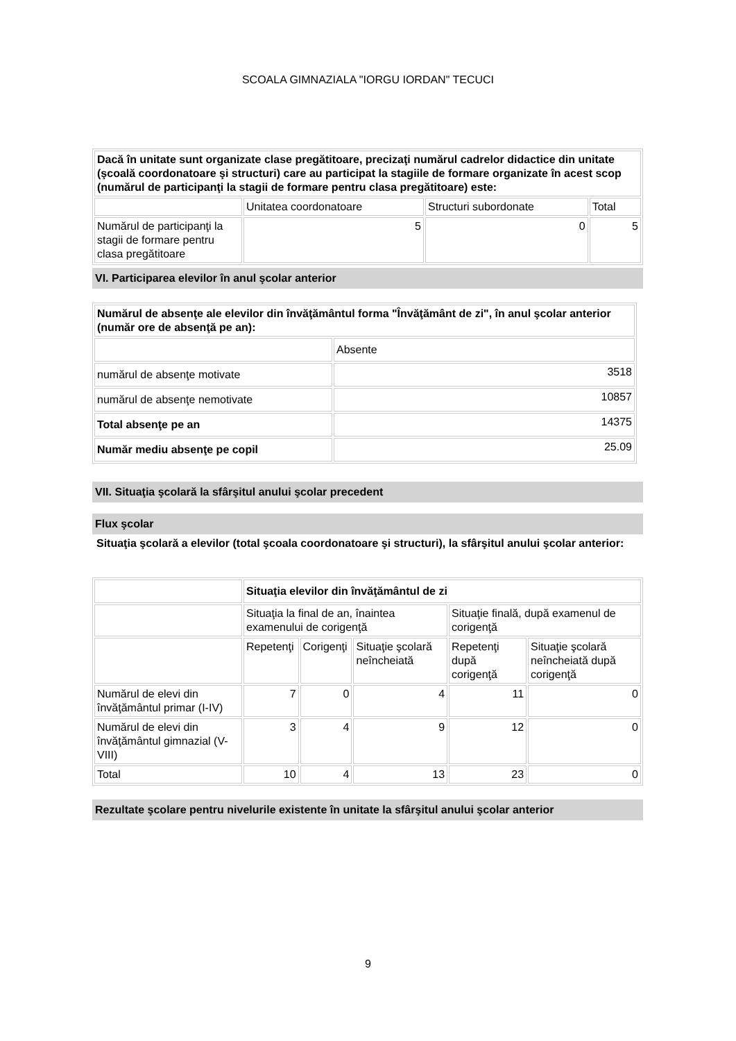SCOALA GIMNAZIALA "IORGU IORDAN" TECUCI
| Dacă în unitate sunt organizate clase pregătitoare, precizaţi numărul cadrelor didactice din unitate (şcoală coordonatoare şi structuri) care au participat la stagiile de formare organizate în acest scop (numărul de participanţi la stagii de formare pentru clasa pregătitoare) este: | | | |
| | Unitatea coordonatoare | Structuri subordonate | Total |
| Numărul de participanţi la stagii de formare pentru clasa pregătitoare | 5 | 0 | 5 |
VI. Participarea elevilor în anul şcolar anterior
| Numărul de absenţe ale elevilor din învăţământul forma "Învăţământ de zi", în anul şcolar anterior (număr ore de absenţă pe an): | |
| | Absente |
| numărul de absenţe motivate | 3518 |
| numărul de absenţe nemotivate | 10857 |
| Total absenţe pe an | 14375 |
| Număr mediu absenţe pe copil | 25.09 |
VII. Situaţia şcolară la sfârşitul anului şcolar precedent
Flux şcolar
Situaţia şcolară a elevilor (total şcoala coordonatoare şi structuri), la sfârşitul anului şcolar anterior:
| | Situaţia elevilor din învăţământul de zi | | | | |
| --- | --- | --- | --- | --- | --- |
| | Situaţia la final de an, înaintea examenului de corigenţă | | | Situaţie finală, după examenul de corigenţă | |
| | Repetenţi | Corigenţi | Situaţie şcolară neîncheiată | Repetenţi după corigenţă | Situaţie şcolară neîncheiată după corigenţă |
| Numărul de elevi din învăţământul primar (I-IV) | 7 | 0 | 4 | 11 | 0 |
| Numărul de elevi din învăţământul gimnazial (V-VIII) | 3 | 4 | 9 | 12 | 0 |
| Total | 10 | 4 | 13 | 23 | 0 |
Rezultate şcolare pentru nivelurile existente în unitate la sfârşitul anului şcolar anterior
9